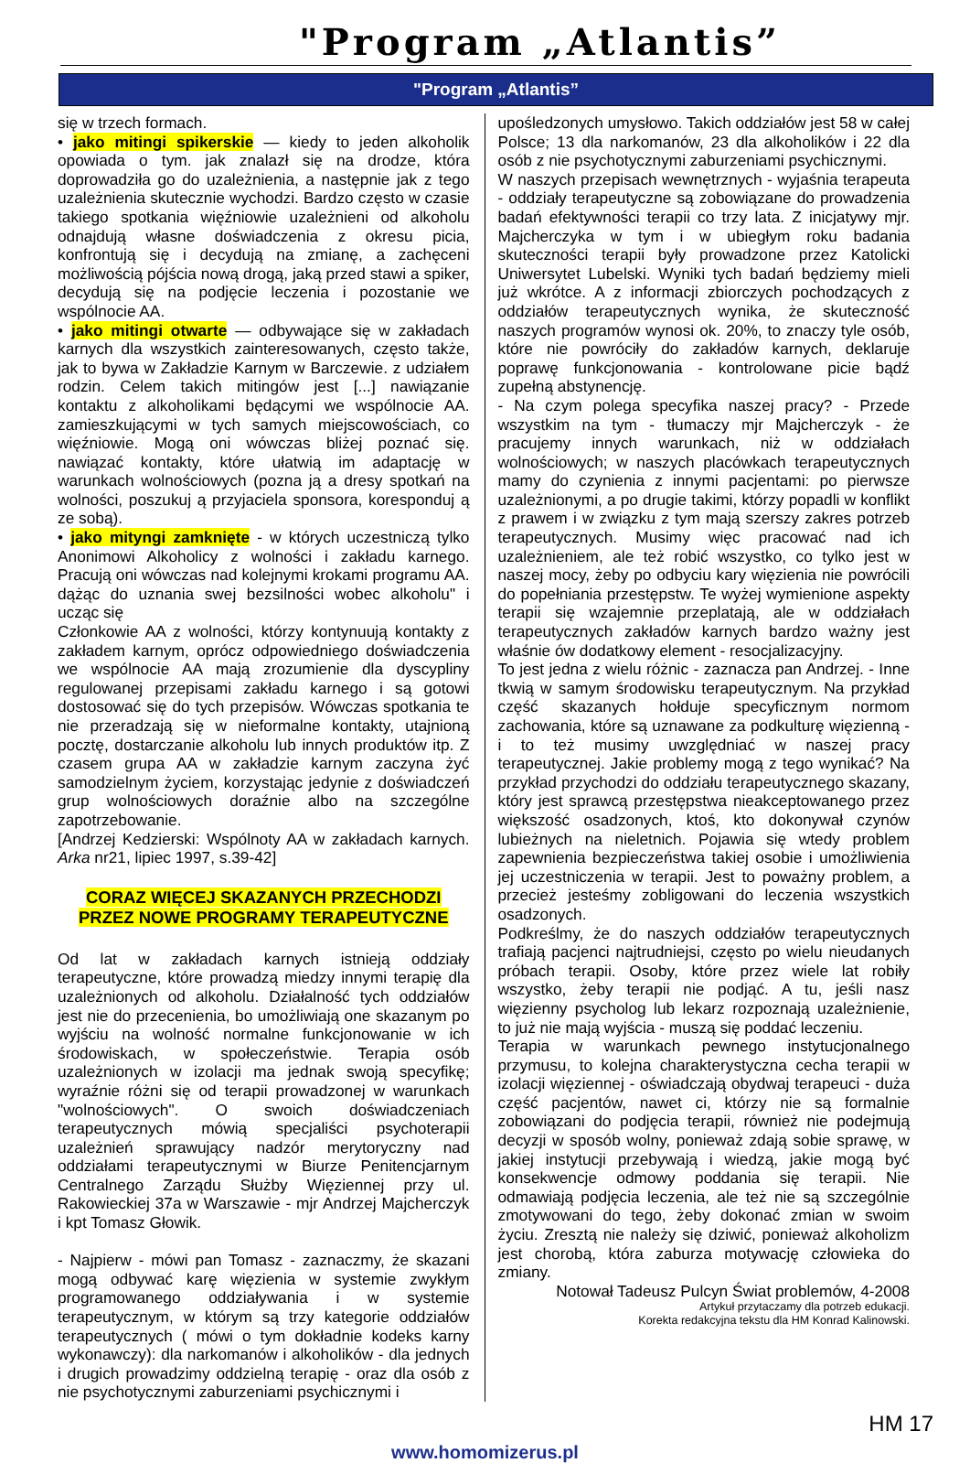"Program „Atlantis”
"Program „Atlantis”
się w trzech formach.
• jako mitingi spikerskie — kiedy to jeden alkoholik opowiada o tym. jak znalazł się na drodze, która doprowadziła go do uzależnienia, a następnie jak z tego uzależnienia skutecznie wychodzi. Bardzo często w czasie takiego spotkania więźniowie uzależnieni od alkoholu odnajdują własne doświadczenia z okresu picia, konfrontują się i decydują na zmianę, a zachęceni możliwością pójścia nową drogą, jaką przed stawi a spiker, decydują się na podjęcie leczenia i pozostanie we wspólnocie AA.
• jako mitingi otwarte — odbywające się w zakładach karnych dla wszystkich zainteresowanych, często także, jak to bywa w Zakładzie Karnym w Barczewie. z udziałem rodzin. Celem takich mitingów jest [...] nawiązanie kontaktu z alkoholikami będącymi we wspólnocie AA. zamieszkującymi w tych samych miejscowościach, co więźniowie. Mogą oni wówczas bliżej poznać się. nawiązać kontakty, które ułatwią im adaptację w warunkach wolnościowych (pozna ją a dresy spotkań na wolności, poszukuj ą przyjaciela sponsora, koresponduj ą ze sobą).
• jako mityngi zamknięte - w których uczestniczą tylko Anonimowi Alkoholicy z wolności i zakładu karnego. Pracują oni wówczas nad kolejnymi krokami programu AA. dążąc do uznania swej bezsilności wobec alkoholu" i ucząc się
Członkowie AA z wolności, którzy kontynuują kontakty z zakładem karnym, oprócz odpowiedniego doświadczenia we wspólnocie AA mają zrozumienie dla dyscypliny regulowanej przepisami zakładu karnego i są gotowi dostosować się do tych przepisów. Wówczas spotkania te nie przeradzają się w nieformalne kontakty, utajnioną pocztę, dostarczanie alkoholu lub innych produktów itp. Z czasem grupa AA w zakładzie karnym zaczyna żyć samodzielnym życiem, korzystając jedynie z doświadczeń grup wolnościowych doraźnie albo na szczególne zapotrzebowanie.
[Andrzej Kedzierski: Wspólnoty AA w zakładach karnych. Arka nr21, lipiec 1997, s.39-42]
CORAZ WIĘCEJ SKAZANYCH PRZECHODZI PRZEZ NOWE PROGRAMY TERAPEUTYCZNE
Od lat w zakładach karnych istnieją oddziały terapeutyczne, które prowadzą miedzy innymi terapię dla uzależnionych od alkoholu. Działalność tych oddziałów jest nie do przecenienia, bo umożliwiają one skazanym po wyjściu na wolność normalne funkcjonowanie w ich środowiskach, w społeczeństwie. Terapia osób uzależnionych w izolacji ma jednak swoją specyfikę; wyraźnie różni się od terapii prowadzonej w warunkach "wolnościowych". O swoich doświadczeniach terapeutycznych mówią specjaliści psychoterapii uzależnień sprawujący nadzór merytoryczny nad oddziałami terapeutycznymi w Biurze Penitencjarnym Centralnego Zarządu Służby Więziennej przy ul. Rakowieckiej 37a w Warszawie - mjr Andrzej Majcherczyk i kpt Tomasz Głowik.
- Najpierw - mówi pan Tomasz - zaznaczmy, że skazani mogą odbywać karę więzienia w systemie zwykłym programowanego oddziaływania i w systemie terapeutycznym, w którym są trzy kategorie oddziałów terapeutycznych ( mówi o tym dokładnie kodeks karny wykonawczy): dla narkomanów i alkoholików - dla jednych i drugich prowadzimy oddzielną terapię - oraz dla osób z nie psychotycznymi zaburzeniami psychicznymi i
upośledzonych umysłowo. Takich oddziałów jest 58 w całej Polsce; 13 dla narkomanów, 23 dla alkoholików i 22 dla osób z nie psychotycznymi zaburzeniami psychicznymi.
W naszych przepisach wewnętrznych - wyjaśnia terapeuta - oddziały terapeutyczne są zobowiązane do prowadzenia badań efektywności terapii co trzy lata. Z inicjatywy mjr. Majcherczyka w tym i w ubiegłym roku badania skuteczności terapii były prowadzone przez Katolicki Uniwersytet Lubelski. Wyniki tych badań będziemy mieli już wkrótce. A z informacji zbiorczych pochodzących z oddziałów terapeutycznych wynika, że skuteczność naszych programów wynosi ok. 20%, to znaczy tyle osób, które nie powróciły do zakładów karnych, deklaruje poprawę funkcjonowania - kontrolowane picie bądź zupełną abstynencję.
- Na czym polega specyfika naszej pracy? - Przede wszystkim na tym - tłumaczy mjr Majcherczyk - że pracujemy innych warunkach, niż w oddziałach wolnościowych; w naszych placówkach terapeutycznych mamy do czynienia z innymi pacjentami: po pierwsze uzależnionymi, a po drugie takimi, którzy popadli w konflikt z prawem i w związku z tym mają szerszy zakres potrzeb terapeutycznych. Musimy więc pracować nad ich uzależnieniem, ale też robić wszystko, co tylko jest w naszej mocy, żeby po odbyciu kary więzienia nie powrócili do popełniania przestępstw. Te wyżej wymienione aspekty terapii się wzajemnie przeplatają, ale w oddziałach terapeutycznych zakładów karnych bardzo ważny jest właśnie ów dodatkowy element - resocjalizacyjny.
To jest jedna z wielu różnic - zaznacza pan Andrzej. - Inne tkwią w samym środowisku terapeutycznym. Na przykład część skazanych hołduje specyficznym normom zachowania, które są uznawane za podkulturę więzienną - i to też musimy uwzględniać w naszej pracy terapeutycznej. Jakie problemy mogą z tego wynikać? Na przykład przychodzi do oddziału terapeutycznego skazany, który jest sprawcą przestępstwa nieakceptowanego przez większość osadzonych, ktoś, kto dokonywał czynów lubieżnych na nieletnich. Pojawia się wtedy problem zapewnienia bezpieczeństwa takiej osobie i umożliwienia jej uczestniczenia w terapii. Jest to poważny problem, a przecież jesteśmy zobligowani do leczenia wszystkich osadzonych.
Podkreślmy, że do naszych oddziałów terapeutycznych trafiają pacjenci najtrudniejsi, często po wielu nieudanych próbach terapii. Osoby, które przez wiele lat robiły wszystko, żeby terapii nie podjąć. A tu, jeśli nasz więzienny psycholog lub lekarz rozpoznają uzależnienie, to już nie mają wyjścia - muszą się poddać leczeniu.
Terapia w warunkach pewnego instytucjonalnego przymusu, to kolejna charakterystyczna cecha terapii w izolacji więziennej - oświadczają obydwaj terapeuci - duża część pacjentów, nawet ci, którzy nie są formalnie zobowiązani do podjęcia terapii, również nie podejmują decyzji w sposób wolny, ponieważ zdają sobie sprawę, w jakiej instytucji przebywają i wiedzą, jakie mogą być konsekwencje odmowy poddania się terapii. Nie odmawiają podjęcia leczenia, ale też nie są szczególnie zmotywowani do tego, żeby dokonać zmian w swoim życiu. Zresztą nie należy się dziwić, ponieważ alkoholizm jest chorobą, która zaburza motywację człowieka do zmiany.
Notował Tadeusz Pulcyn Świat problemów, 4-2008
Artykuł przytaczamy dla potrzeb edukacji.
Korekta redakcyjna tekstu dla HM Konrad Kalinowski.
HM 17
www.homomizerus.pl